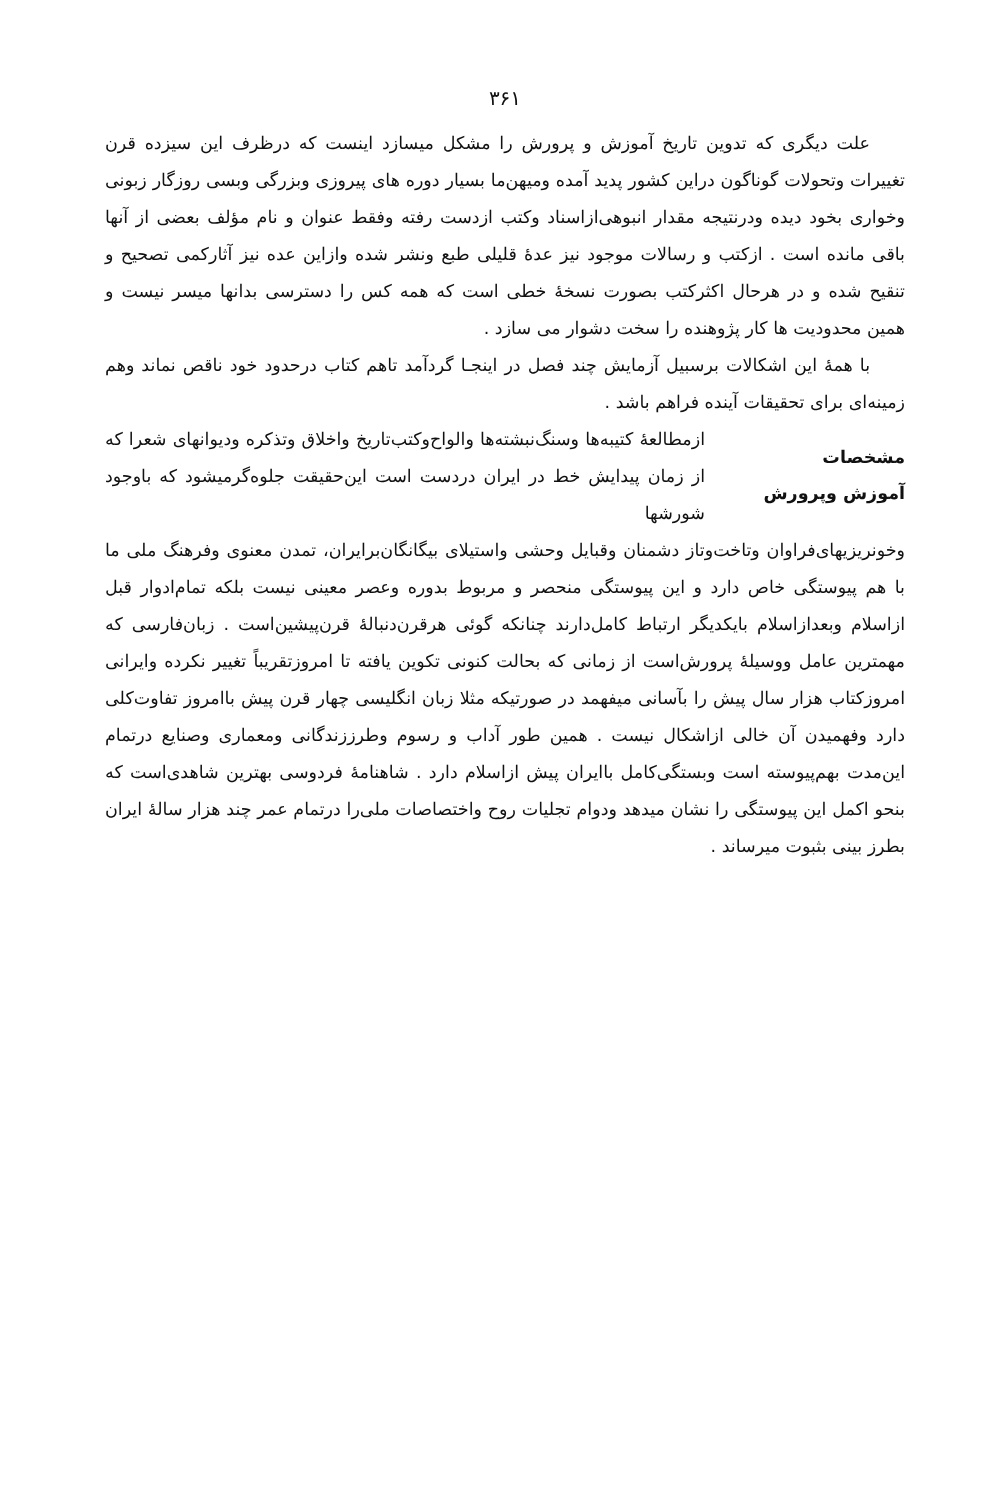۳۶۱
علت دیگری که تدوین تاریخ آموزش و پرورش را مشکل میسازد اینست که درظرف این سیزده قرن تغییرات وتحولات گوناگون دراین کشور پدید آمده ومیهن‌ما بسیار دوره های پیروزی وبزرگی وبسی روزگار زبونی وخواری بخود دیده ودرنتیجه مقدار انبوهی‌ازاسناد وکتب ازدست رفته وفقط عنوان و نام مؤلف بعضی از آنها باقی مانده است . ازکتب و رسالات موجود نیز عدهٔ قلیلی طبع ونشر شده وازاین عده نیز آثارکمی تصحیح و تنقیح شده و در هرحال اکثرکتب بصورت نسخهٔ خطی است که همه کس را دسترسی بدانها میسر نیست و همین محدودیت ها کار پژوهنده را سخت دشوار می سازد .
با همهٔ این اشکالات برسبیل آزمایش چند فصل در اینجـا گردآمد تاهم کتاب درحدود خود ناقص نماند وهم زمینه‌ای برای تحقیقات آینده فراهم باشد .
مشخصات
آموزش وپرورش
ازمطالعهٔ کتیبه‌ها وسنگ‌نبشته‌ها والواح‌وکتب‌تاریخ واخلاق وتذکره ودیوانهای شعرا که از زمان پیدایش خط در ایران دردست است این‌حقیقت جلوه‌گرمیشود که باوجود شورشها
وخونریزیهای‌فراوان وتاخت‌وتاز دشمنان وقبایل وحشی واستیلای بیگانگان‌برایران، تمدن معنوی وفرهنگ ملی ما با هم پیوستگی خاص دارد و این پیوستگی منحصر و مربوط بدوره وعصر معینی نیست بلکه تمام‌ادوار قبل ازاسلام وبعدازاسلام بایکدیگر ارتباط کامل‌دارند چنانکه گوئی هرقرن‌دنبالهٔ قرن‌پیشین‌است . زبان‌فارسی که مهمترین عامل ووسیلهٔ پرورش‌است از زمانی که بحالت کنونی تکوین یافته تا امروزتقریباً تغییر نکرده وایرانی امروزکتاب هزار سال پیش را بآسانی میفهمد در صورتیکه مثلا زبان انگلیسی چهار قرن پیش باامروز تفاوت‌کلی دارد وفهمیدن آن خالی ازاشکال نیست . همین طور آداب و رسوم وطرززندگانی ومعماری وصنایع درتمام این‌مدت بهم‌پیوسته است وبستگی‌کامل باایران پیش ازاسلام دارد . شاهنامهٔ فردوسی بهترین شاهدی‌است که بنحو اکمل این پیوستگی را نشان میدهد ودوام تجلیات روح واختصاصات ملی‌را درتمام عمر چند هزار سالهٔ ایران بطرز بینی بثبوت میرساند .